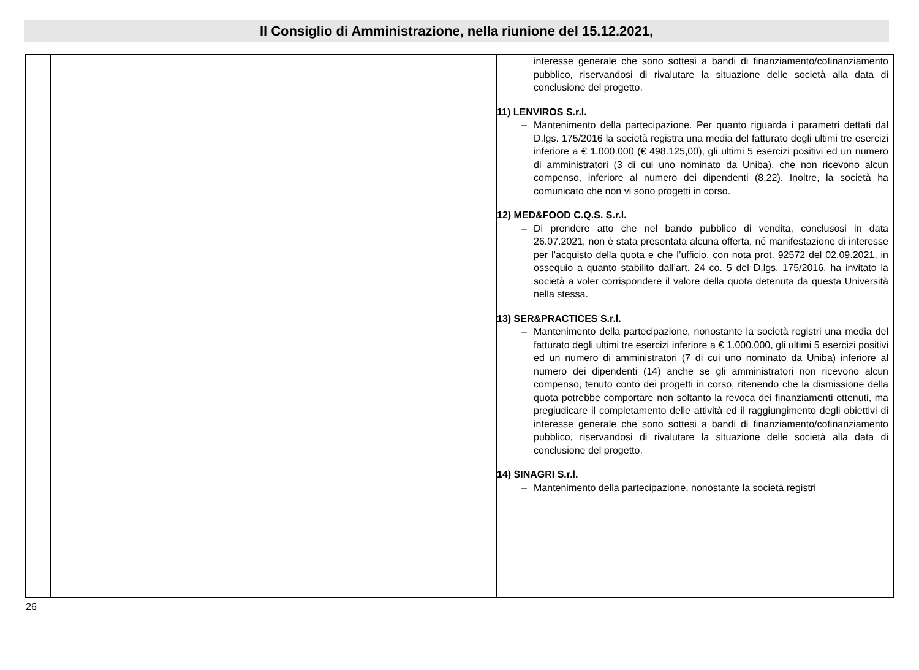Il Consiglio di Amministrazione, nella riunione del 15.12.2021,
| | | interesse generale che sono sottesi a bandi di finanziamento/cofinanziamento pubblico, riservandosi di rivalutare la situazione delle società alla data di conclusione del progetto. 11) LENVIROS S.r.l. – Mantenimento della partecipazione. Per quanto riguarda i parametri dettati dal D.lgs. 175/2016 la società registra una media del fatturato degli ultimi tre esercizi inferiore a € 1.000.000 (€ 498.125,00), gli ultimi 5 esercizi positivi ed un numero di amministratori (3 di cui uno nominato da Uniba), che non ricevono alcun compenso, inferiore al numero dei dipendenti (8,22). Inoltre, la società ha comunicato che non vi sono progetti in corso. 12) MED&FOOD C.Q.S. S.r.l. – Di prendere atto che nel bando pubblico di vendita, conclusosi in data 26.07.2021, non è stata presentata alcuna offerta, né manifestazione di interesse per l’acquisto della quota e che l’ufficio, con nota prot. 92572 del 02.09.2021, in ossequio a quanto stabilito dall’art. 24 co. 5 del D.lgs. 175/2016, ha invitato la società a voler corrispondere il valore della quota detenuta da questa Università nella stessa. 13) SER&PRACTICES S.r.l. – Mantenimento della partecipazione, nonostante la società registri una media del fatturato degli ultimi tre esercizi inferiore a € 1.000.000, gli ultimi 5 esercizi positivi ed un numero di amministratori (7 di cui uno nominato da Uniba) inferiore al numero dei dipendenti (14) anche se gli amministratori non ricevono alcun compenso, tenuto conto dei progetti in corso, ritenendo che la dismissione della quota potrebbe comportare non soltanto la revoca dei finanziamenti ottenuti, ma pregiudicare il completamento delle attività ed il raggiungimento degli obiettivi di interesse generale che sono sottesi a bandi di finanziamento/cofinanziamento pubblico, riservandosi di rivalutare la situazione delle società alla data di conclusione del progetto. 14) SINAGRI S.r.l. – Mantenimento della partecipazione, nonostante la società registri |
26